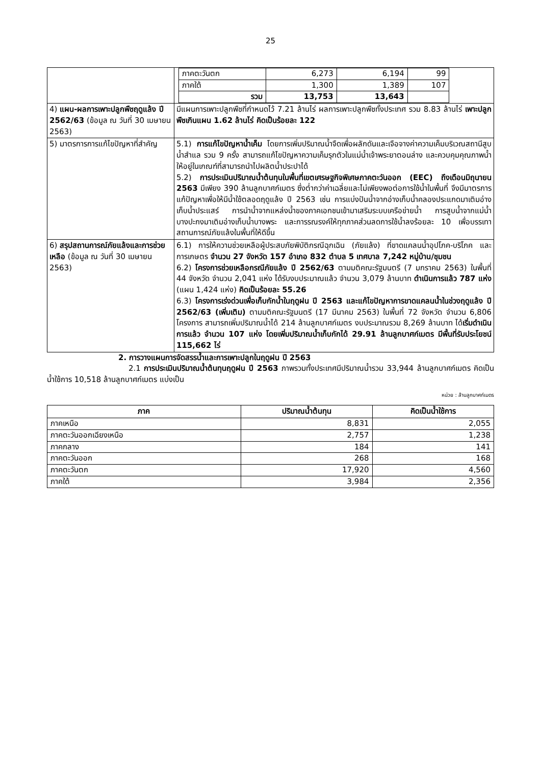25
| | / ภาคตะวันตก / 6,273 / 6,194 / 99 / / ภาคใต้ / 1,300 / 1,389 / 107 / / รวม / 13,753 / 13,643 / / |
| 4) แผน-ผลการเพาะปลูกพืชฤดูแล้ง ปี 2562/63 (ข้อมูล ณ วันที่ 30 เมษายน 2563) | มีแผนการเพาะปลูกพืชที่กำหนดไว้ 7.21 ล้านไร่ ผลการเพาะปลูกพืชทั้งประเทศ รวม 8.83 ล้านไร่ เพาะปลูกพืชเกินแผน 1.62 ล้านไร่ คิดเป็นร้อยละ 122 |
| 5) มาตรการการแก้ไขปัญหาที่สำคัญ | 5.1) การแก้ไขปัญหาน้ำเค็ม โดยการเพิ่มปริมาณน้ำจืดเพื่อผลักดันและเจือจางค่าความเค็มบริเวณสถานีสูบน้ำสำแล รวม 9 ครั้ง สามารถแก้ไขปัญหาความเค็มรุกตัวในแม่น้ำเจ้าพระยาตอนล่าง และควบคุมคุณภาพน้ำให้อยู่ในเกณฑ์ที่สามารถนำไปผลิตน้ำประปาได้ 5.2) การประเมินปริมาณน้ำต้นทุนในพื้นที่เขตเศรษฐกิจพิเศษภาคตะวันออก (EEC) ถึงเดือนมิถุนายน 2563 มีเพียง 390 ล้านลูกบาศก์เมตร ซึ่งต่ำกว่าค่าเฉลี่ยและไม่เพียงพอต่อการใช้น้ำในพื้นที่ จึงมีมาตรการแก้ปัญหาเพื่อให้มีน้ำใช้ตลอดฤดูแล้ง ปี 2563 เช่น การแบ่งปันน้ำจากอ่างเก็บน้ำคลองประแกดมาเติมอ่างเก็บน้ำประแสร์ การนำน้ำจากแหล่งน้ำของภาคเอกชนเข้ามาเสริมระบบเครือข่ายน้ำ การสูบน้ำจากแม่น้ำบางปะกงมาเติมอ่างเก็บน้ำบางพระ และการรณรงค์ให้ทุกภาคส่วนลดการใช้น้ำลงร้อยละ 10 เพื่อบรรเทาสถานการณ์ภัยแล้งในพื้นที่ให้ดีขึ้น |
| 6) สรุปสถานการณ์ภัยแล้งและการช่วยเหลือ (ข้อมูล ณ วันที่ 30 เมษายน 2563) | 6.1) การให้ความช่วยเหลือผู้ประสบภัยพิบัติกรณีฉุกเฉิน (ภัยแล้ง) ที่ขาดแคลนน้ำอุปโภค-บริโภค และการเกษตร จำนวน 27 จังหวัด 157 อำเภอ 832 ตำบล 5 เทศบาล 7,242 หมู่บ้าน/ชุมชน 6.2) โครงการช่วยเหลือกรณีภัยแล้ง ปี 2562/63 ตามมติคณะรัฐมนตรี (7 มกราคม 2563) ในพื้นที่ 44 จังหวัด จำนวน 2,041 แห่ง ได้รับงบประมาณแล้ว จำนวน 3,079 ล้านบาท ดำเนินการแล้ว 787 แห่ง (แผน 1,424 แห่ง) คิดเป็นร้อยละ 55.26 6.3) โครงการเร่งด่วนเพื่อเก็บกักน้ำในฤดูฝน ปี 2563 และแก้ไขปัญหาการขาดแคลนน้ำในช่วงฤดูแล้ง ปี 2562/63 (เพิ่มเติม) ตามมติคณะรัฐมนตรี (17 มีนาคม 2563) ในพื้นที่ 72 จังหวัด จำนวน 6,806 โครงการ สามารถเพิ่มปริมาณน้ำได้ 214 ล้านลูกบาศก์เมตร งบประมาณรวม 8,269 ล้านบาท ได้ เริ่มดำเนินการแล้ว จำนวน 107 แห่ง โดยเพิ่มปริมาณน้ำเก็บกักได้ 29.91 ล้านลูกบาศก์เมตร มีพื้นที่รับประโยชน์ 115,662 ไร่ |
2. การวางแผนการจัดสรรน้ำและการเพาะปลูกในฤดูฝน ปี 2563
2.1 การประเมินปริมาณน้ำต้นทุนฤดูฝน ปี 2563 ภาพรวมทั้งประเทศมีปริมาณน้ำรวม 33,944 ล้านลูกบาศก์เมตร คิดเป็นน้ำใช้การ 10,518 ล้านลูกบาศก์เมตร แบ่งเป็น
หน่วย : ล้านลูกบาศก์เมตร
| ภาค | ปริมาณน้ำต้นทุน | คิดเป็นน้ำใช้การ |
| --- | --- | --- |
| ภาคเหนือ | 8,831 | 2,055 |
| ภาคตะวันออกเฉียงเหนือ | 2,757 | 1,238 |
| ภาคกลาง | 184 | 141 |
| ภาคตะวันออก | 268 | 168 |
| ภาคตะวันตก | 17,920 | 4,560 |
| ภาคใต้ | 3,984 | 2,356 |